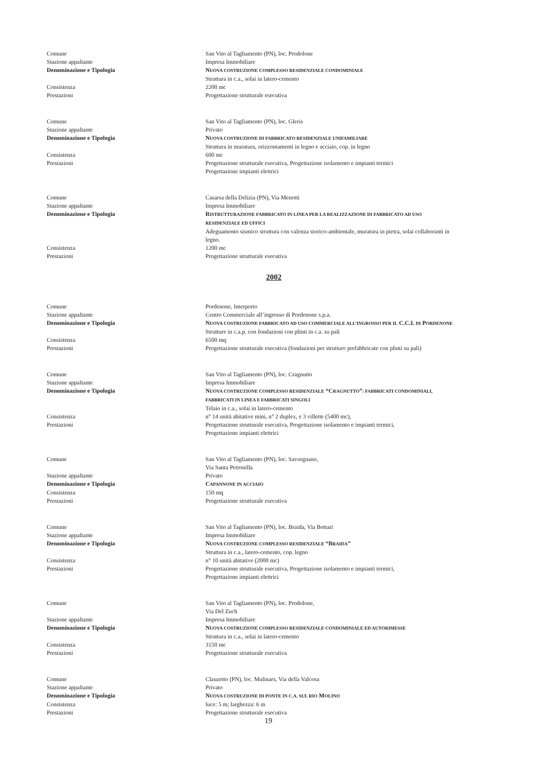Comune San Vito al Tagliamento (PN), loc. Prodolone
Stazione appaltante Impresa Immobiliare
Denominazione e Tipologia NUOVA COSTRUZIONE COMPLESSO RESIDENZIALE CONDOMINIALE
Struttura in c.a., solai in latero-cemento
Consistenza 2200 mc
Prestazioni Progettazione strutturale esecutiva
Comune San Vito al Tagliamento (PN), loc. Gleris
Stazione appaltante Privato
Denominazione e Tipologia NUOVA COSTRUZIONE DI FABBRICATO RESIDENZIALE UNIFAMILIARE
Struttura in muratura, orizzontamenti in legno e acciaio, cop. in legno
Consistenza 600 mc
Prestazioni Progettazione strutturale esecutiva, Progettazione isolamento e impianti termici
Progettazione impianti elettrici
Comune Casarsa della Delizia (PN), Via Menotti
Stazione appaltante Impresa Immobiliare
Denominazione e Tipologia RISTRUTTURAZIONE FABBRICATO IN LINEA PER LA REALIZZAZIONE DI FABBRICATO AD USO RESIDENZIALE ED UFFICI
Adeguamento sismico struttura con valenza storico-ambientale, muratura in pietra, solai collaboranti in legno.
Consistenza 1200 mc
Prestazioni Progettazione strutturale esecutiva
2002
Comune Pordenone, Interporto
Stazione appaltante Centro Commerciale all’ingrosso di Pordenone s.p.a.
Denominazione e Tipologia NUOVA COSTRUZIONE FABBRICATO AD USO COMMERCIALE ALL’INGROSSO PER IL C.C.I. DI PORDENONE
Strutture in c.a.p. con fondazioni con plinti in c.a. su pali
Consistenza 6500 mq
Prestazioni Progettazione strutturale esecutiva (fondazioni per strutture prefabbricate con plinti su pali)
Comune San Vito al Tagliamento (PN), loc. Cragnutto
Stazione appaltante Impresa Immobiliare
Denominazione e Tipologia NUOVA COSTRUZIONE COMPLESSO RESIDENZIALE “CRAGNUTTO”: FABBRICATI CONDOMINIALI, FABBRICATI IN LINEA E FABBRICATI SINGOLI
Telaio in c.a., solai in latero-cemento
Consistenza n° 14 unità abitative mini, n° 2 duplex, e 3 villette (5400 mc),
Prestazioni Progettazione strutturale esecutiva, Progettazione isolamento e impianti termici,
Progettazione impianti elettrici
Comune San Vito al Tagliamento (PN), loc. Savorgnano,
Via Santa Petronilla
Stazione appaltante Privato
Denominazione e Tipologia CAPANNONE IN ACCIAIO
Consistenza 150 mq
Prestazioni Progettazione strutturale esecutiva
Comune San Vito al Tagliamento (PN), loc. Braida, Via Bottari
Stazione appaltante Impresa Immobiliare
Denominazione e Tipologia NUOVA COSTRUZIONE COMPLESSO RESIDENZIALE “BRAIDA”
Struttura in c.a., latero-cemento, cop. legno
Consistenza n° 10 unità abitative (2000 mc)
Prestazioni Progettazione strutturale esecutiva, Progettazione isolamento e impianti termici,
Progettazione impianti elettrici
Comune San Vito al Tagliamento (PN), loc. Prodolone,
Via Del Zuch
Stazione appaltante Impresa Immobiliare
Denominazione e Tipologia NUOVA COSTRUZIONE COMPLESSO RESIDENZIALE CONDOMINIALE ED AUTORIMESSE
Struttura in c.a., solai in latero-cemento
Consistenza 3150 mc
Prestazioni Progettazione strutturale esecutiva
Comune Clauzetto (PN), loc. Mulinars, Via della Valcosa
Stazione appaltante Privato
Denominazione e Tipologia NUOVA COSTRUZIONE DI PONTE IN C.A. SUL RIO MOLINO
Consistenza luce: 5 m; larghezza: 6 m
Prestazioni Progettazione strutturale esecutiva
19